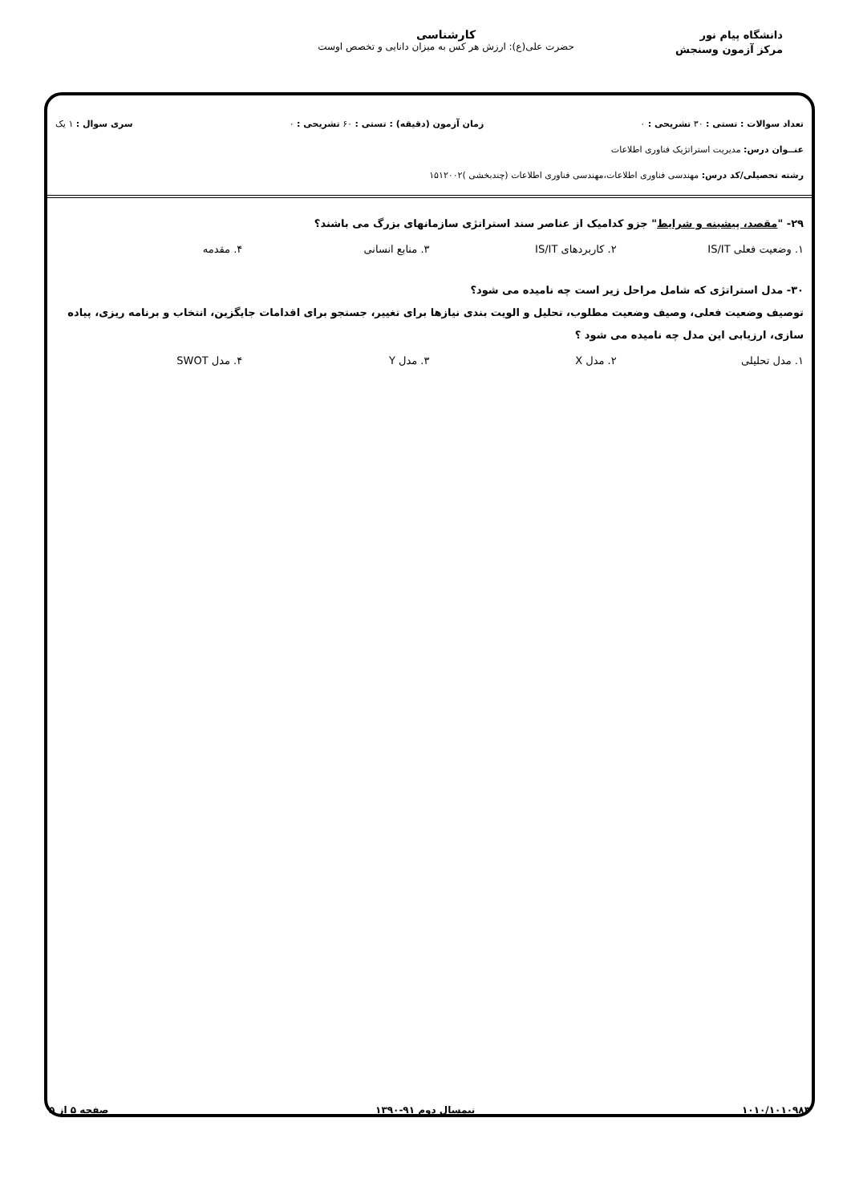دانشگاه پیام نور
مرکز آزمون وسنجش
کارشناسی
حضرت علی(ع): ارزش هر کس به میزان دانایی و تخصص اوست
تعداد سوالات : تستی : ۳۰ تشریحی : ۰ زمان آزمون (دقیقه) : تستی : ۶۰ تشریحی : ۰ سری سوال : ۱ یک
عنــوان درس: مدیریت استراتژیک فناوری اطلاعات
رشته تحصیلی/کد درس: مهندسی فناوری اطلاعات،مهندسی فناوری اطلاعات (چندبخشی )۱۵۱۲۰۰۲
۲۹- "مقصد، پیشینه و شرایط" جزو کدامیک از عناصر سند استراتژی سازمانهای بزرگ می باشند؟
۱. وضعیت فعلی IS/IT ۲. کاربردهای IS/IT ۳. منابع انسانی ۴. مقدمه
۳۰- مدل استراتژی که شامل مراحل زیر است چه نامیده می شود؟
توصیف وضعیت فعلی، وصیف وضعیت مطلوب، تحلیل و الویت بندی نیازها برای تغییر، جستجو برای اقدامات جایگزین، انتخاب و برنامه ریزی، پیاده سازی، ارزیابی این مدل چه نامیده می شود ؟
۱. مدل تحلیلی ۲. مدل X ۳. مدل Y ۴. مدل SWOT
۱۰۱۰/۱۰۱۰۹۸۳ نیمسال دوم ۹۱-۱۳۹۰ صفحه ۵ از ۵